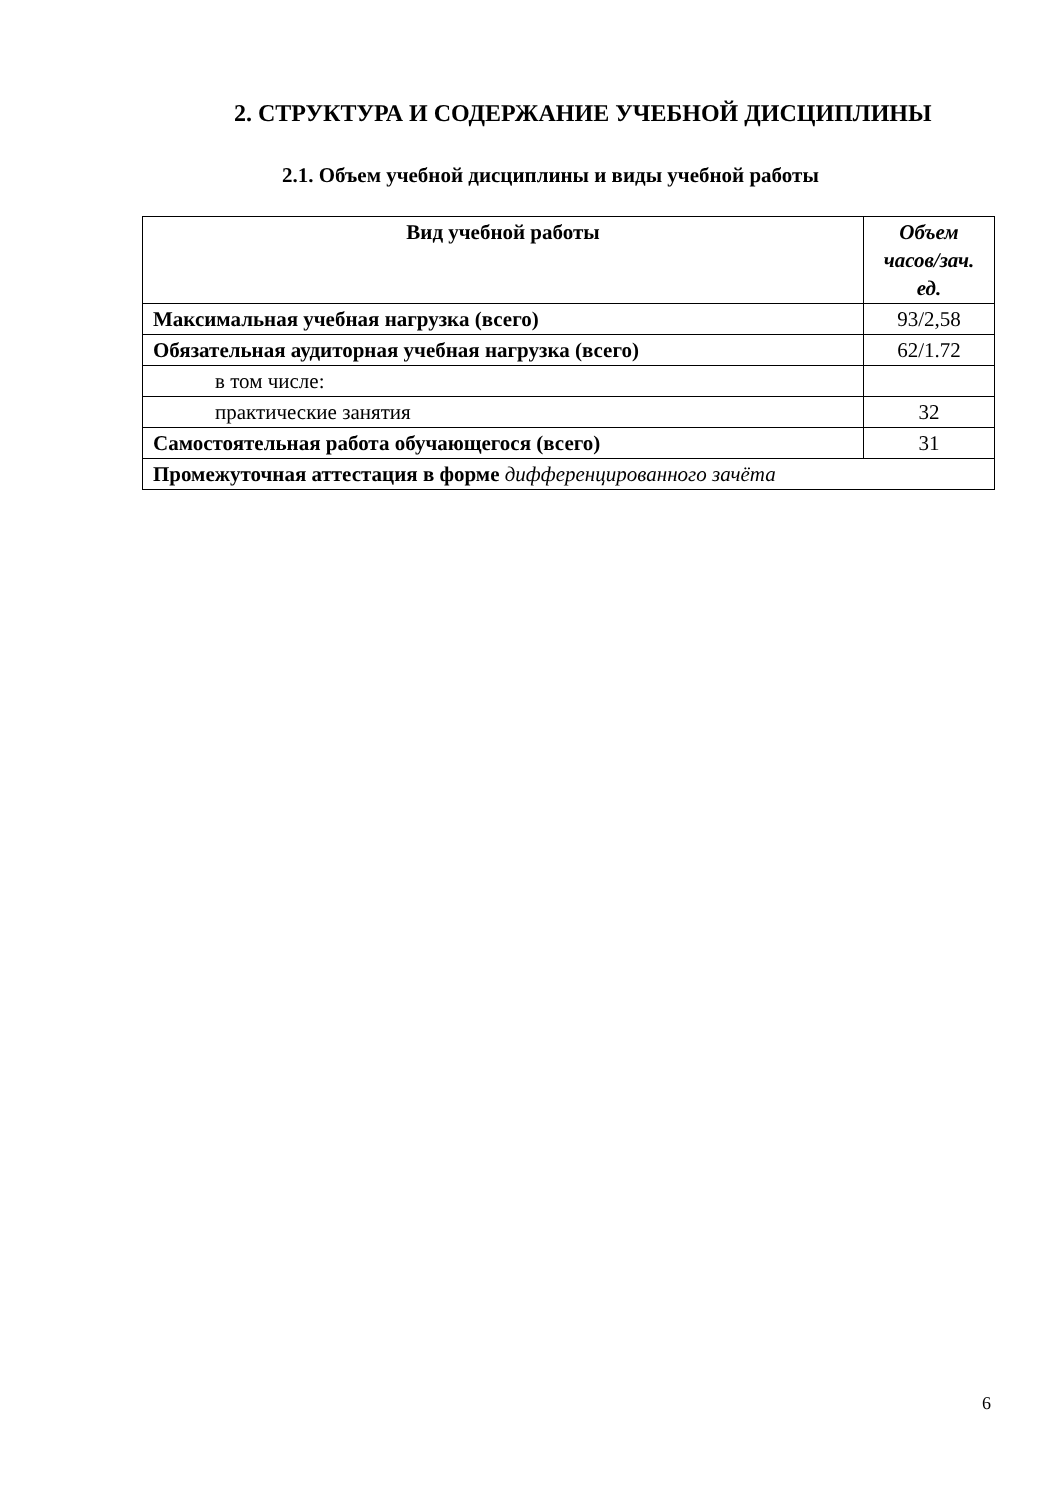2. СТРУКТУРА И СОДЕРЖАНИЕ УЧЕБНОЙ ДИСЦИПЛИНЫ
2.1. Объем учебной дисциплины и виды учебной работы
| Вид учебной работы | Объем часов/зач. ед. |
| --- | --- |
| Максимальная учебная нагрузка (всего) | 93/2,58 |
| Обязательная аудиторная учебная нагрузка (всего) | 62/1.72 |
| в том числе: | |
| практические занятия | 32 |
| Самостоятельная работа обучающегося (всего) | 31 |
| Промежуточная аттестация в форме дифференцированного зачёта | |
6